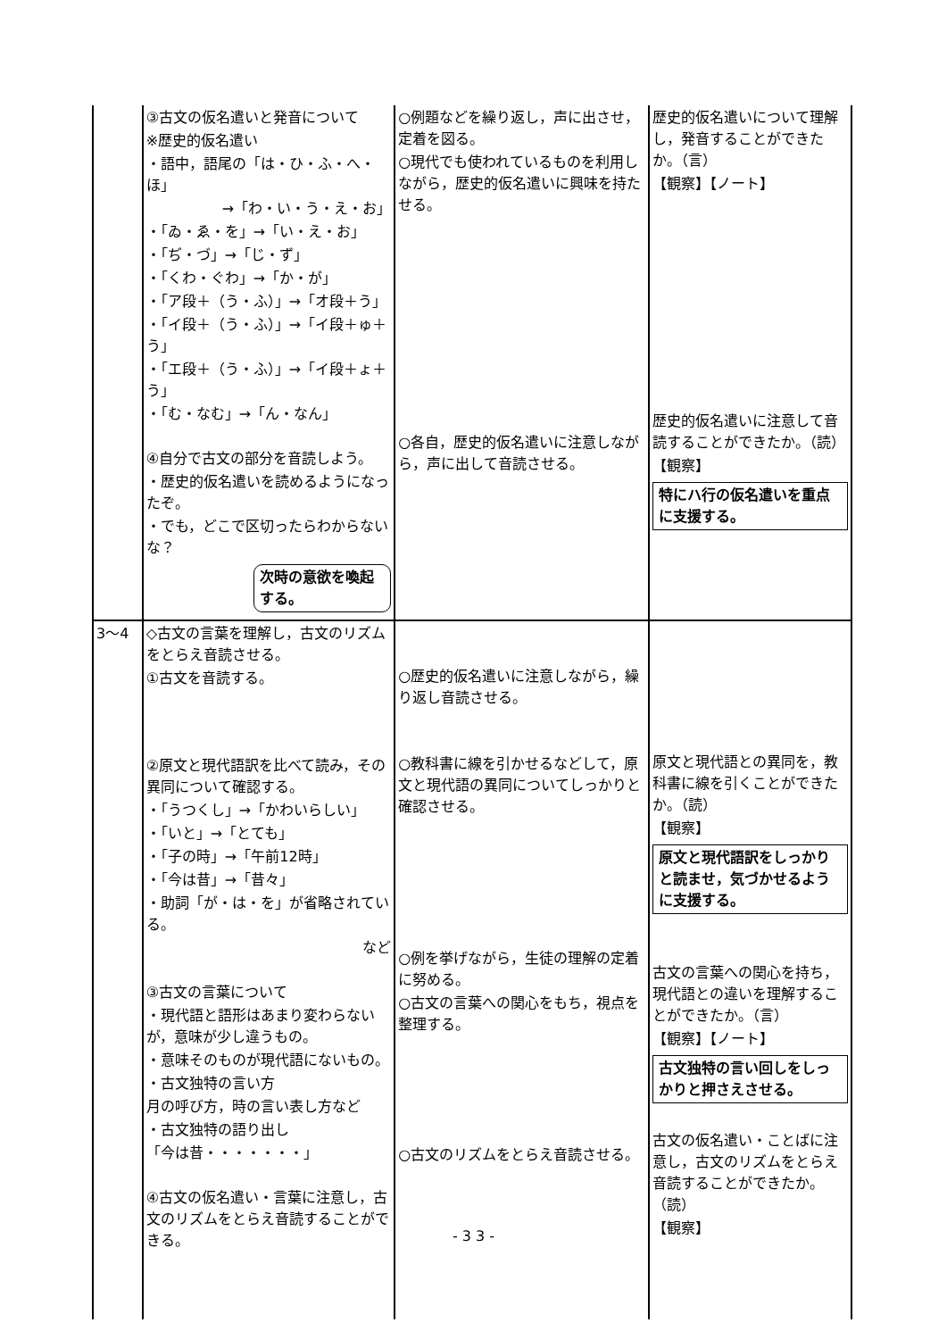| | ③古文の仮名遣いと発音について ※歴史的仮名遣い ・語中，語尾の「は・ひ・ふ・へ・ほ」 →「わ・い・う・え・お」 ・「ゐ・ゑ・を」→「い・え・お」 ・「ぢ・づ」→「じ・ず」 ・「くわ・ぐわ」→「か・が」 ・「ア段＋（う・ふ）」→「オ段＋う」 ・「イ段＋（う・ふ）」→「イ段＋ゅ＋う」 ・「エ段＋（う・ふ）」→「イ段＋ょ＋う」 ・「む・なむ」→「ん・なん」 ④自分で古文の部分を音読しよう。 ・歴史的仮名遣いを読めるようになったぞ。 ・でも，どこで区切ったらわからないな？ 次時の意欲を喚起する。 | ○例題などを繰り返し，声に出させ，定着を図る。 ○現代でも使われているものを利用しながら，歴史的仮名遣いに興味を持たせる。 ○各自，歴史的仮名遣いに注意しながら，声に出して音読させる。 | 歴史的仮名遣いについて理解し，発音することができたか。（言） 【観察】【ノート】 歴史的仮名遣いに注意して音読することができたか。（読） 【観察】 特にハ行の仮名遣いを重点に支援する。 |
| 3～4 | ◇古文の言葉を理解し，古文のリズムをとらえ音読させる。 ①古文を音読する。 ②原文と現代語訳を比べて読み，その異同について確認する。 ・「うつくし」→「かわいらしい」 ・「いと」→「とても」 ・「子の時」→「午前12時」 ・「今は昔」→「昔々」 ・助詞「が・は・を」が省略されている。 など ③古文の言葉について ・現代語と語形はあまり変わらないが，意味が少し違うもの。 ・意味そのものが現代語にないもの。 ・古文独特の言い方 月の呼び方，時の言い表し方など ・古文独特の語り出し 「今は昔・・・・・・・」 ④古文の仮名遣い・言葉に注意し，古文のリズムをとらえ音読することができる。 | ○歴史的仮名遣いに注意しながら，繰り返し音読させる。 ○教科書に線を引かせるなどして，原文と現代語の異同についてしっかりと確認させる。 ○例を挙げながら，生徒の理解の定着に努める。 ○古文の言葉への関心をもち，視点を整理する。 ○古文のリズムをとらえ音読させる。 | 原文と現代語との異同を，教科書に線を引くことができたか。（読） 【観察】 原文と現代語訳をしっかりと読ませ，気づかせるように支援する。 古文の言葉への関心を持ち，現代語との違いを理解することができたか。（言） 【観察】【ノート】 古文独特の言い回しをしっかりと押さえさせる。 古文の仮名遣い・ことばに注意し，古文のリズムをとらえ音読することができたか。（読） 【観察】 |
- 3 3 -